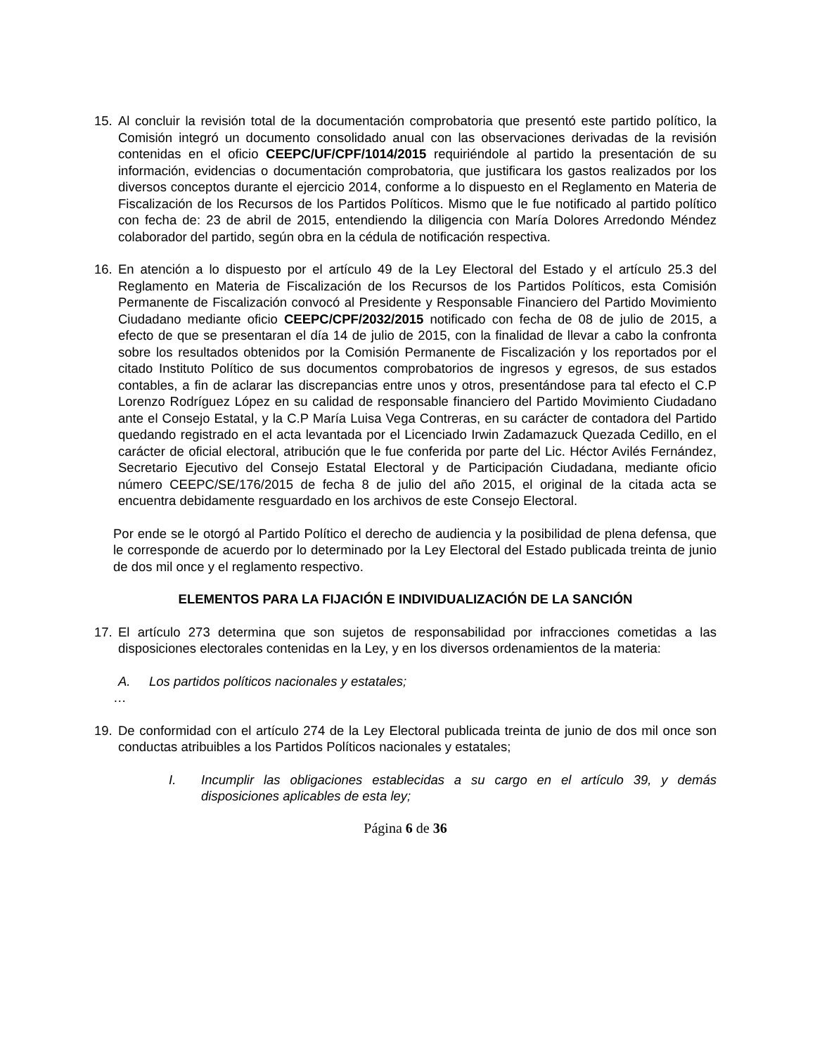15. Al concluir la revisión total de la documentación comprobatoria que presentó este partido político, la Comisión integró un documento consolidado anual con las observaciones derivadas de la revisión contenidas en el oficio CEEPC/UF/CPF/1014/2015 requiriéndole al partido la presentación de su información, evidencias o documentación comprobatoria, que justificara los gastos realizados por los diversos conceptos durante el ejercicio 2014, conforme a lo dispuesto en el Reglamento en Materia de Fiscalización de los Recursos de los Partidos Políticos. Mismo que le fue notificado al partido político con fecha de: 23 de abril de 2015, entendiendo la diligencia con María Dolores Arredondo Méndez colaborador del partido, según obra en la cédula de notificación respectiva.
16. En atención a lo dispuesto por el artículo 49 de la Ley Electoral del Estado y el artículo 25.3 del Reglamento en Materia de Fiscalización de los Recursos de los Partidos Políticos, esta Comisión Permanente de Fiscalización convocó al Presidente y Responsable Financiero del Partido Movimiento Ciudadano mediante oficio CEEPC/CPF/2032/2015 notificado con fecha de 08 de julio de 2015, a efecto de que se presentaran el día 14 de julio de 2015, con la finalidad de llevar a cabo la confronta sobre los resultados obtenidos por la Comisión Permanente de Fiscalización y los reportados por el citado Instituto Político de sus documentos comprobatorios de ingresos y egresos, de sus estados contables, a fin de aclarar las discrepancias entre unos y otros, presentándose para tal efecto el C.P Lorenzo Rodríguez López en su calidad de responsable financiero del Partido Movimiento Ciudadano ante el Consejo Estatal, y la C.P María Luisa Vega Contreras, en su carácter de contadora del Partido quedando registrado en el acta levantada por el Licenciado Irwin Zadamazuck Quezada Cedillo, en el carácter de oficial electoral, atribución que le fue conferida por parte del Lic. Héctor Avilés Fernández, Secretario Ejecutivo del Consejo Estatal Electoral y de Participación Ciudadana, mediante oficio número CEEPC/SE/176/2015 de fecha 8 de julio del año 2015, el original de la citada acta se encuentra debidamente resguardado en los archivos de este Consejo Electoral.
Por ende se le otorgó al Partido Político el derecho de audiencia y la posibilidad de plena defensa, que le corresponde de acuerdo por lo determinado por la Ley Electoral del Estado publicada treinta de junio de dos mil once y el reglamento respectivo.
ELEMENTOS PARA LA FIJACIÓN E INDIVIDUALIZACIÓN DE LA SANCIÓN
17. El artículo 273 determina que son sujetos de responsabilidad por infracciones cometidas a las disposiciones electorales contenidas en la Ley, y en los diversos ordenamientos de la materia:
A. Los partidos políticos nacionales y estatales;
…
19. De conformidad con el artículo 274 de la Ley Electoral publicada treinta de junio de dos mil once son conductas atribuibles a los Partidos Políticos nacionales y estatales;
I. Incumplir las obligaciones establecidas a su cargo en el artículo 39, y demás disposiciones aplicables de esta ley;
Página 6 de 36